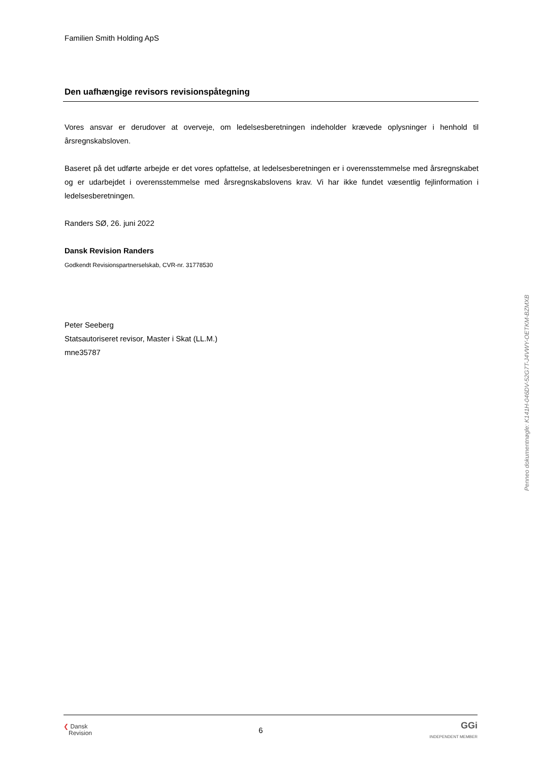Familien Smith Holding ApS
Den uafhængige revisors revisionspåtegning
Vores ansvar er derudover at overveje, om ledelsesberetningen indeholder krævede oplysninger i henhold til årsregnskabsloven.
Baseret på det udførte arbejde er det vores opfattelse, at ledelsesberetningen er i overensstemmelse med års­regnskabet og er udarbejdet i overensstemmelse med årsregnskabslovens krav. Vi har ikke fundet væsentlig fejl­information i ledelsesberetningen.
Randers SØ, 26. juni 2022
Dansk Revision Randers
Godkendt Revisionspartnerselskab, CVR-nr. 31778530
Peter Seeberg
Statsautoriseret revisor, Master i Skat (LL.M.)
mne35787
Penneo dokumentnøgle: K141H-046DV-52G7T-J4VWY-OETKM-BZMXB
❮ Dansk
Revision
6
GGi
INDEPENDENT MEMBER